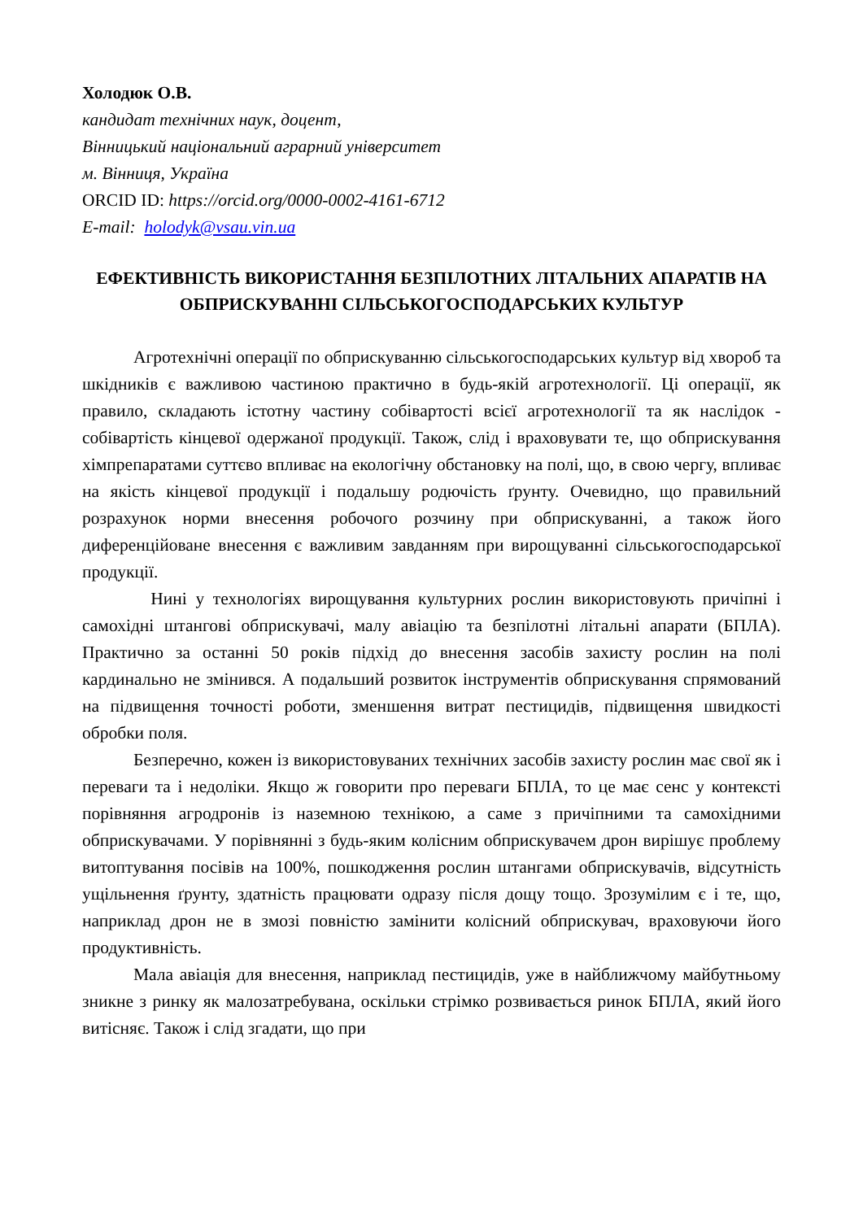Холодюк О.В.
кандидат технічних наук, доцент,
Вінницький національний аграрний університет
м. Вінниця, Україна
ORCID ID: https://orcid.org/0000-0002-4161-6712
E-mail: holodyk@vsau.vin.ua
ЕФЕКТИВНІСТЬ ВИКОРИСТАННЯ БЕЗПІЛОТНИХ ЛІТАЛЬНИХ АПАРАТІВ НА ОБПРИСКУВАННІ СІЛЬСЬКОГОСПОДАРСЬКИХ КУЛЬТУР
Агротехнічні операції по обприскуванню сільськогосподарських культур від хвороб та шкідників є важливою частиною практично в будь-якій агротехнології. Ці операції, як правило, складають істотну частину собівартості всієї агротехнології та як наслідок - собівартість кінцевої одержаної продукції. Також, слід і враховувати те, що обприскування хімпрепаратами суттєво впливає на екологічну обстановку на полі, що, в свою чергу, впливає на якість кінцевої продукції і подальшу родючість ґрунту. Очевидно, що правильний розрахунок норми внесення робочого розчину при обприскуванні, а також його диференційоване внесення є важливим завданням при вирощуванні сільськогосподарської продукції.
Нині у технологіях вирощування культурних рослин використовують причіпні і самохідні штангові обприскувачі, малу авіацію та безпілотні літальні апарати (БПЛА). Практично за останні 50 років підхід до внесення засобів захисту рослин на полі кардинально не змінився. А подальший розвиток інструментів обприскування спрямований на підвищення точності роботи, зменшення витрат пестицидів, підвищення швидкості обробки поля.
Безперечно, кожен із використовуваних технічних засобів захисту рослин має свої як і переваги та і недоліки. Якщо ж говорити про переваги БПЛА, то це має сенс у контексті порівняння агродронів із наземною технікою, а саме з причіпними та самохідними обприскувачами. У порівнянні з будь-яким колісним обприскувачем дрон вирішує проблему витоптування посівів на 100%, пошкодження рослин штангами обприскувачів, відсутність ущільнення ґрунту, здатність працювати одразу після дощу тощо. Зрозумілим є і те, що, наприклад дрон не в змозі повністю замінити колісний обприскувач, враховуючи його продуктивність.
Мала авіація для внесення, наприклад пестицидів, уже в найближчому майбутньому зникне з ринку як малозатребувана, оскільки стрімко розвивається ринок БПЛА, який його витісняє. Також і слід згадати, що при